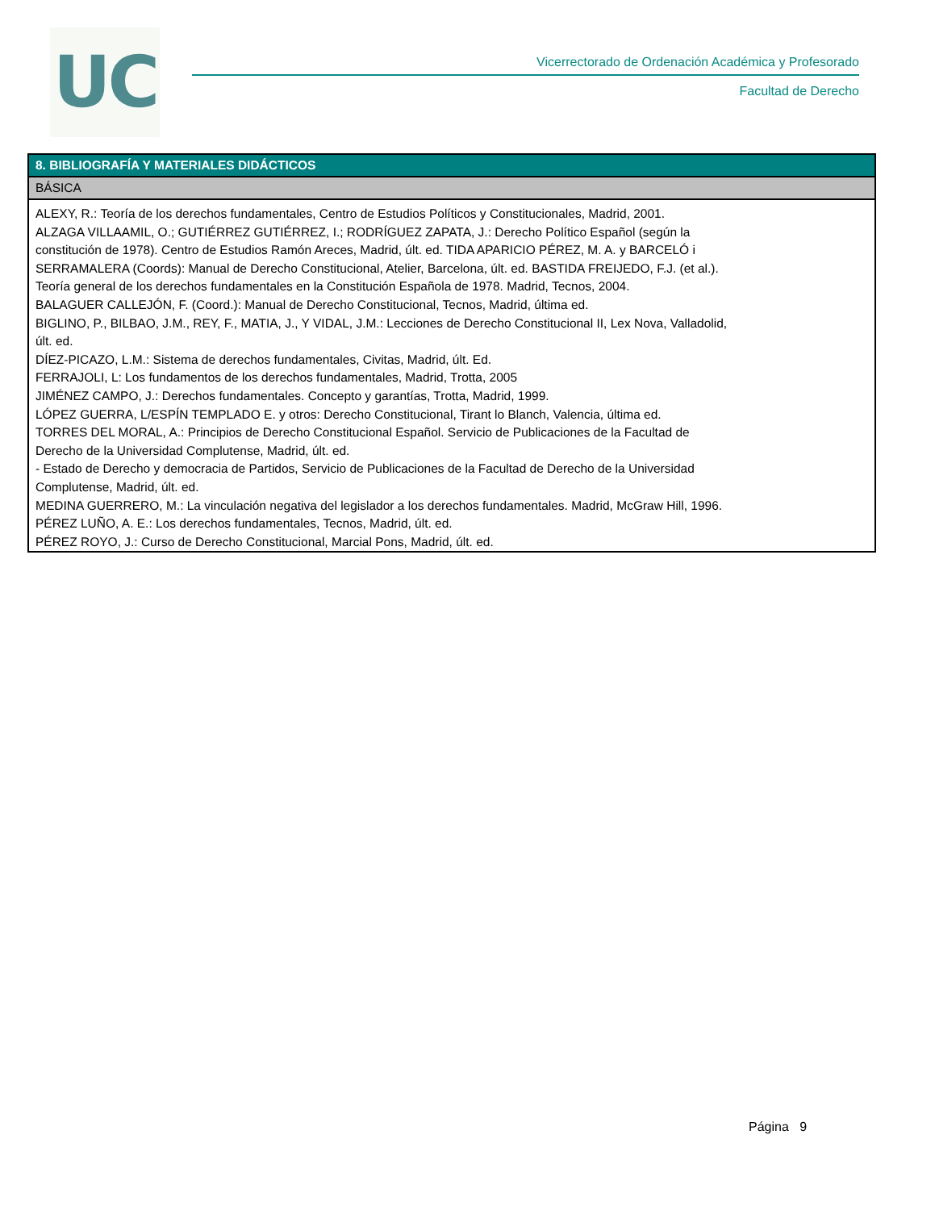UC
Vicerrectorado de Ordenación Académica y Profesorado
Facultad de Derecho
| 8. BIBLIOGRAFÍA Y MATERIALES DIDÁCTICOS |
| --- |
| BÁSICA |
| ALEXY, R.: Teoría de los derechos fundamentales, Centro de Estudios Políticos y Constitucionales, Madrid, 2001. ALZAGA VILLAAMIL, O.; GUTIÉRREZ GUTIÉRREZ, I.; RODRÍGUEZ ZAPATA, J.: Derecho Político Español (según la constitución de 1978). Centro de Estudios Ramón Areces, Madrid, últ. ed. TIDA APARICIO PÉREZ, M. A. y BARCELÓ i SERRAMALERA (Coords): Manual de Derecho Constitucional, Atelier, Barcelona, últ. ed. BASTIDA FREIJEDO, F.J. (et al.). Teoría general de los derechos fundamentales en la Constitución Española de 1978. Madrid, Tecnos, 2004. BALAGUER CALLEJÓN, F. (Coord.): Manual de Derecho Constitucional, Tecnos, Madrid, última ed. BIGLINO, P., BILBAO, J.M., REY, F., MATIA, J., Y VIDAL, J.M.: Lecciones de Derecho Constitucional II, Lex Nova, Valladolid, últ. ed. DÍEZ-PICAZO, L.M.: Sistema de derechos fundamentales, Civitas, Madrid, últ. Ed. FERRAJOLI, L: Los fundamentos de los derechos fundamentales, Madrid, Trotta, 2005 JIMÉNEZ CAMPO, J.: Derechos fundamentales. Concepto y garantías, Trotta, Madrid, 1999. LÓPEZ GUERRA, L/ESPÍN TEMPLADO E. y otros: Derecho Constitucional, Tirant lo Blanch, Valencia, última ed. TORRES DEL MORAL, A.: Principios de Derecho Constitucional Español. Servicio de Publicaciones de la Facultad de Derecho de la Universidad Complutense, Madrid, últ. ed. - Estado de Derecho y democracia de Partidos, Servicio de Publicaciones de la Facultad de Derecho de la Universidad Complutense, Madrid, últ. ed. MEDINA GUERRERO, M.: La vinculación negativa del legislador a los derechos fundamentales. Madrid, McGraw Hill, 1996. PÉREZ LUÑO, A. E.: Los derechos fundamentales, Tecnos, Madrid, últ. ed. PÉREZ ROYO, J.: Curso de Derecho Constitucional, Marcial Pons, Madrid, últ. ed. |
Página 9